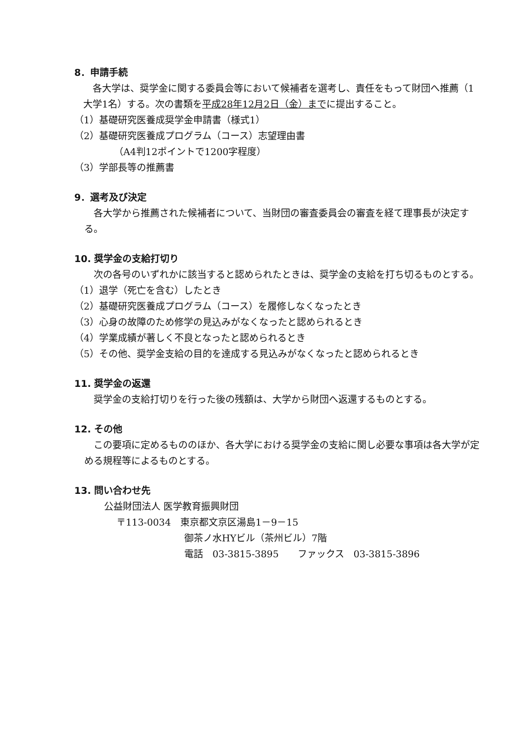8．申請手続
各大学は、奨学金に関する委員会等において候補者を選考し、責任をもって財団へ推薦（1大学1名）する。次の書類を平成28年12月2日（金）までに提出すること。
（1）基礎研究医養成奨学金申請書（様式1）
（2）基礎研究医養成プログラム（コース）志望理由書
（A4判12ポイントで1200字程度）
（3）学部長等の推薦書
9．選考及び決定
各大学から推薦された候補者について、当財団の審査委員会の審査を経て理事長が決定する。
10. 奨学金の支給打切り
次の各号のいずれかに該当すると認められたときは、奨学金の支給を打ち切るものとする。
（1）退学（死亡を含む）したとき
（2）基礎研究医養成プログラム（コース）を履修しなくなったとき
（3）心身の故障のため修学の見込みがなくなったと認められるとき
（4）学業成績が著しく不良となったと認められるとき
（5）その他、奨学金支給の目的を達成する見込みがなくなったと認められるとき
11. 奨学金の返還
奨学金の支給打切りを行った後の残額は、大学から財団へ返還するものとする。
12. その他
この要項に定めるもののほか、各大学における奨学金の支給に関し必要な事項は各大学が定める規程等によるものとする。
13. 問い合わせ先
公益財団法人 医学教育振興財団
〒113-0034　東京都文京区湯島1－9－15
御茶ノ水HYビル（茶州ビル）7階
電話　03-3815-3895　　ファックス　03-3815-3896